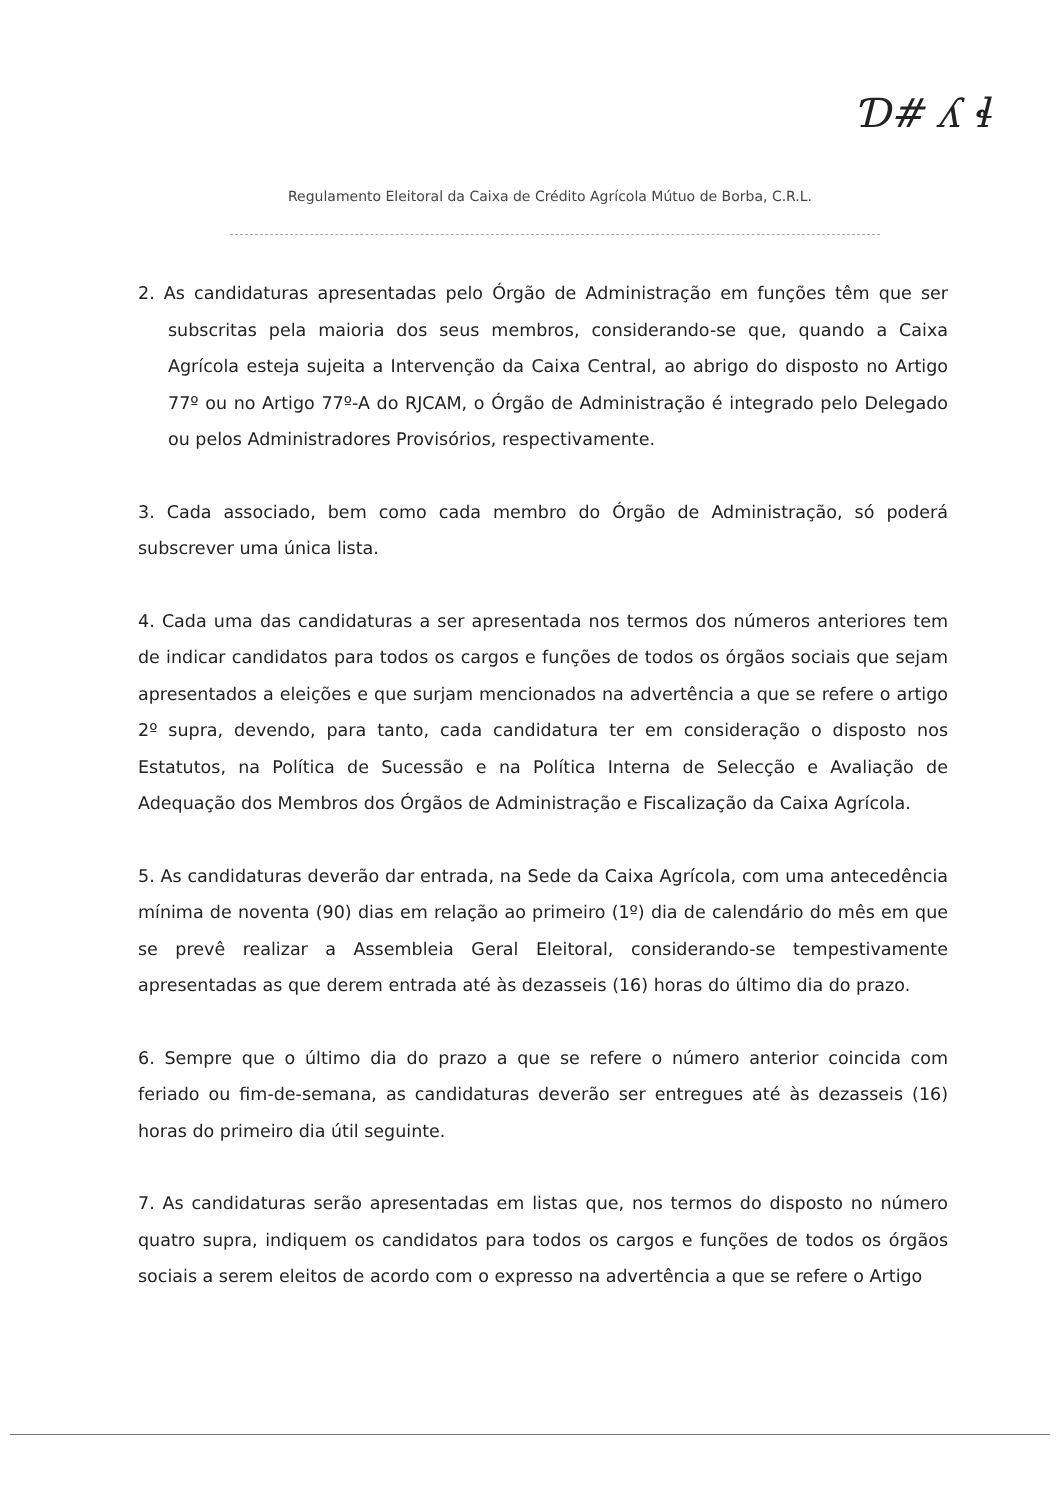Ɗ# ʎ ɬ
Regulamento Eleitoral da Caixa de Crédito Agrícola Mútuo de Borba, C.R.L.
2. As candidaturas apresentadas pelo Órgão de Administração em funções têm que ser subscritas pela maioria dos seus membros, considerando-se que, quando a Caixa Agrícola esteja sujeita a Intervenção da Caixa Central, ao abrigo do disposto no Artigo 77º ou no Artigo 77º-A do RJCAM, o Órgão de Administração é integrado pelo Delegado ou pelos Administradores Provisórios, respectivamente.
3. Cada associado, bem como cada membro do Órgão de Administração, só poderá subscrever uma única lista.
4. Cada uma das candidaturas a ser apresentada nos termos dos números anteriores tem de indicar candidatos para todos os cargos e funções de todos os órgãos sociais que sejam apresentados a eleições e que surjam mencionados na advertência a que se refere o artigo 2º supra, devendo, para tanto, cada candidatura ter em consideração o disposto nos Estatutos, na Política de Sucessão e na Política Interna de Selecção e Avaliação de Adequação dos Membros dos Órgãos de Administração e Fiscalização da Caixa Agrícola.
5. As candidaturas deverão dar entrada, na Sede da Caixa Agrícola, com uma antecedência mínima de noventa (90) dias em relação ao primeiro (1º) dia de calendário do mês em que se prevê realizar a Assembleia Geral Eleitoral, considerando-se tempestivamente apresentadas as que derem entrada até às dezasseis (16) horas do último dia do prazo.
6. Sempre que o último dia do prazo a que se refere o número anterior coincida com feriado ou fim-de-semana, as candidaturas deverão ser entregues até às dezasseis (16) horas do primeiro dia útil seguinte.
7. As candidaturas serão apresentadas em listas que, nos termos do disposto no número quatro supra, indiquem os candidatos para todos os cargos e funções de todos os órgãos sociais a serem eleitos de acordo com o expresso na advertência a que se refere o Artigo